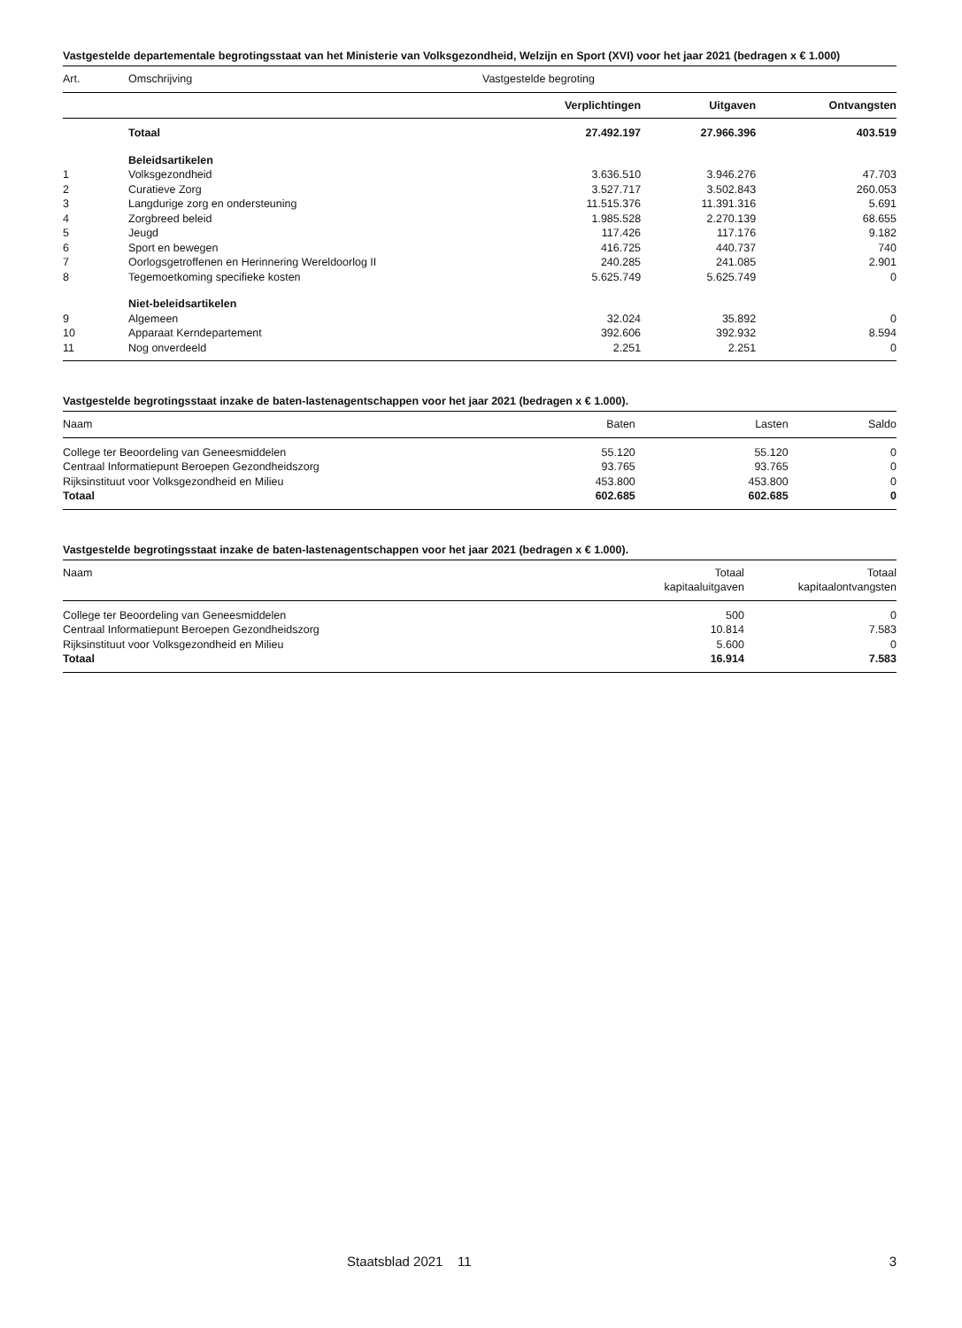Vastgestelde departementale begrotingsstaat van het Ministerie van Volksgezondheid, Welzijn en Sport (XVI) voor het jaar 2021 (bedragen x € 1.000)
| Art. | Omschrijving | Vastgestelde begroting | | |
| --- | --- | --- | --- | --- |
| | | Verplichtingen | Uitgaven | Ontvangsten |
| | Totaal | 27.492.197 | 27.966.396 | 403.519 |
| | Beleidsartikelen | | | |
| 1 | Volksgezondheid | 3.636.510 | 3.946.276 | 47.703 |
| 2 | Curatieve Zorg | 3.527.717 | 3.502.843 | 260.053 |
| 3 | Langdurige zorg en ondersteuning | 11.515.376 | 11.391.316 | 5.691 |
| 4 | Zorgbreed beleid | 1.985.528 | 2.270.139 | 68.655 |
| 5 | Jeugd | 117.426 | 117.176 | 9.182 |
| 6 | Sport en bewegen | 416.725 | 440.737 | 740 |
| 7 | Oorlogsgetroffenen en Herinnering Wereldoorlog II | 240.285 | 241.085 | 2.901 |
| 8 | Tegemoetkoming specifieke kosten | 5.625.749 | 5.625.749 | 0 |
| | Niet-beleidsartikelen | | | |
| 9 | Algemeen | 32.024 | 35.892 | 0 |
| 10 | Apparaat Kerndepartement | 392.606 | 392.932 | 8.594 |
| 11 | Nog onverdeeld | 2.251 | 2.251 | 0 |
Vastgestelde begrotingsstaat inzake de baten-lastenagentschappen voor het jaar 2021 (bedragen x € 1.000).
| Naam | Baten | Lasten | Saldo |
| --- | --- | --- | --- |
| College ter Beoordeling van Geneesmiddelen | 55.120 | 55.120 | 0 |
| Centraal Informatiepunt Beroepen Gezondheidszorg | 93.765 | 93.765 | 0 |
| Rijksinstituut voor Volksgezondheid en Milieu | 453.800 | 453.800 | 0 |
| Totaal | 602.685 | 602.685 | 0 |
Vastgestelde begrotingsstaat inzake de baten-lastenagentschappen voor het jaar 2021 (bedragen x € 1.000).
| Naam | Totaal kapitaaluitgaven | Totaal kapitaalontvangsten |
| --- | --- | --- |
| College ter Beoordeling van Geneesmiddelen | 500 | 0 |
| Centraal Informatiepunt Beroepen Gezondheidszorg | 10.814 | 7.583 |
| Rijksinstituut voor Volksgezondheid en Milieu | 5.600 | 0 |
| Totaal | 16.914 | 7.583 |
Staatsblad 2021 11 3